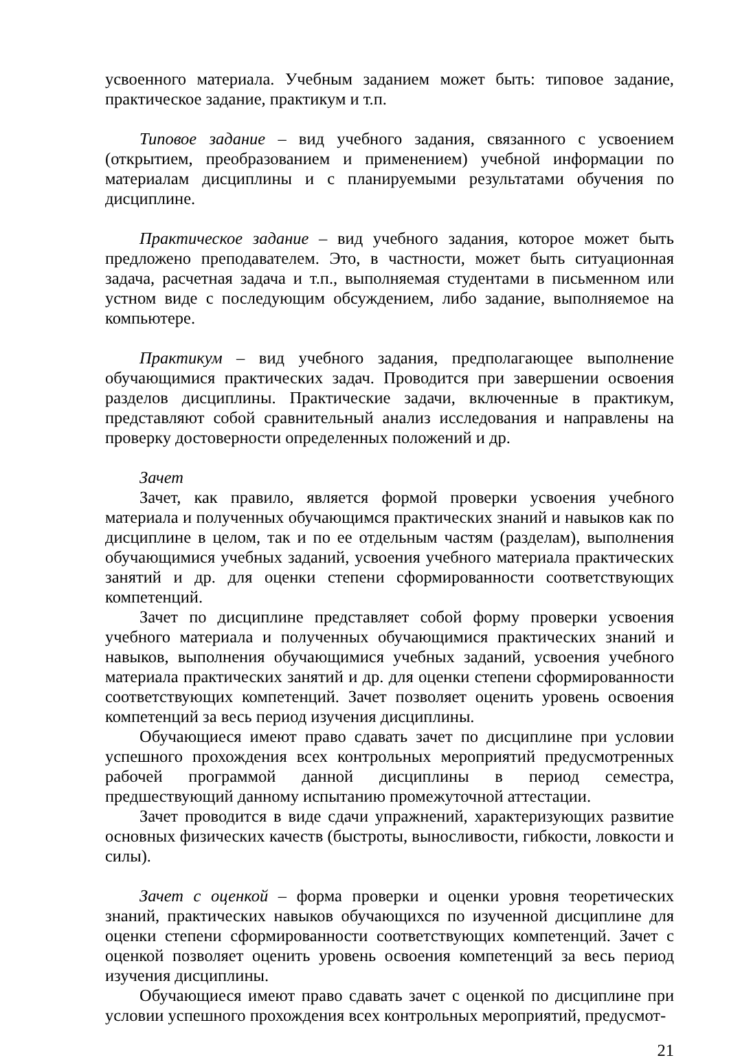усвоенного материала. Учебным заданием может быть: типовое задание, практическое задание, практикум и т.п.
Типовое задание – вид учебного задания, связанного с усвоением (открытием, преобразованием и применением) учебной информации по материалам дисциплины и с планируемыми результатами обучения по дисциплине.
Практическое задание – вид учебного задания, которое может быть предложено преподавателем. Это, в частности, может быть ситуационная задача, расчетная задача и т.п., выполняемая студентами в письменном или устном виде с последующим обсуждением, либо задание, выполняемое на компьютере.
Практикум – вид учебного задания, предполагающее выполнение обучающимися практических задач. Проводится при завершении освоения разделов дисциплины. Практические задачи, включенные в практикум, представляют собой сравнительный анализ исследования и направлены на проверку достоверности определенных положений и др.
Зачет
Зачет, как правило, является формой проверки усвоения учебного материала и полученных обучающимся практических знаний и навыков как по дисциплине в целом, так и по ее отдельным частям (разделам), выполнения обучающимися учебных заданий, усвоения учебного материала практических занятий и др. для оценки степени сформированности соответствующих компетенций.
Зачет по дисциплине представляет собой форму проверки усвоения учебного материала и полученных обучающимися практических знаний и навыков, выполнения обучающимися учебных заданий, усвоения учебного материала практических занятий и др. для оценки степени сформированности соответствующих компетенций. Зачет позволяет оценить уровень освоения компетенций за весь период изучения дисциплины.
Обучающиеся имеют право сдавать зачет по дисциплине при условии успешного прохождения всех контрольных мероприятий предусмотренных рабочей программой данной дисциплины в период семестра, предшествующий данному испытанию промежуточной аттестации.
Зачет проводится в виде сдачи упражнений, характеризующих развитие основных физических качеств (быстроты, выносливости, гибкости, ловкости и силы).
Зачет с оценкой – форма проверки и оценки уровня теоретических знаний, практических навыков обучающихся по изученной дисциплине для оценки степени сформированности соответствующих компетенций. Зачет с оценкой позволяет оценить уровень освоения компетенций за весь период изучения дисциплины.
Обучающиеся имеют право сдавать зачет с оценкой по дисциплине при условии успешного прохождения всех контрольных мероприятий, предусмот-
21